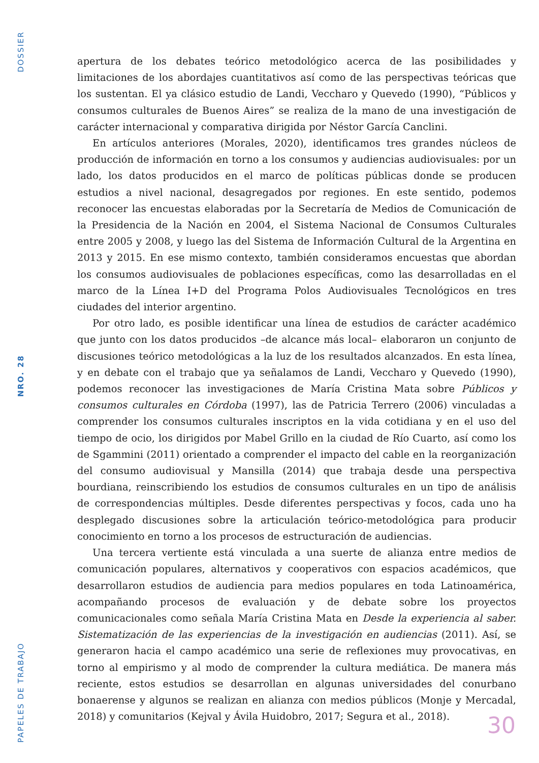DOSSIER
NRO. 28
PAPELES DE TRABAJO
apertura de los debates teórico metodológico acerca de las posibilidades y limitaciones de los abordajes cuantitativos así como de las perspectivas teóricas que los sustentan. El ya clásico estudio de Landi, Veccharo y Quevedo (1990), “Públicos y consumos culturales de Buenos Aires” se realiza de la mano de una investigación de carácter internacional y comparativa dirigida por Néstor García Canclini.
En artículos anteriores (Morales, 2020), identificamos tres grandes núcleos de producción de información en torno a los consumos y audiencias audiovisuales: por un lado, los datos producidos en el marco de políticas públicas donde se producen estudios a nivel nacional, desagregados por regiones. En este sentido, podemos reconocer las encuestas elaboradas por la Secretaría de Medios de Comunicación de la Presidencia de la Nación en 2004, el Sistema Nacional de Consumos Culturales entre 2005 y 2008, y luego las del Sistema de Información Cultural de la Argentina en 2013 y 2015. En ese mismo contexto, también consideramos encuestas que abordan los consumos audiovisuales de poblaciones específicas, como las desarrolladas en el marco de la Línea I+D del Programa Polos Audiovisuales Tecnológicos en tres ciudades del interior argentino.
Por otro lado, es posible identificar una línea de estudios de carácter académico que junto con los datos producidos –de alcance más local– elaboraron un conjunto de discusiones teórico metodológicas a la luz de los resultados alcanzados. En esta línea, y en debate con el trabajo que ya señalamos de Landi, Veccharo y Quevedo (1990), podemos reconocer las investigaciones de María Cristina Mata sobre Públicos y consumos culturales en Córdoba (1997), las de Patricia Terrero (2006) vinculadas a comprender los consumos culturales inscriptos en la vida cotidiana y en el uso del tiempo de ocio, los dirigidos por Mabel Grillo en la ciudad de Río Cuarto, así como los de Sgammini (2011) orientado a comprender el impacto del cable en la reorganización del consumo audiovisual y Mansilla (2014) que trabaja desde una perspectiva bourdiana, reinscribiendo los estudios de consumos culturales en un tipo de análisis de correspondencias múltiples. Desde diferentes perspectivas y focos, cada uno ha desplegado discusiones sobre la articulación teórico-metodológica para producir conocimiento en torno a los procesos de estructuración de audiencias.
Una tercera vertiente está vinculada a una suerte de alianza entre medios de comunicación populares, alternativos y cooperativos con espacios académicos, que desarrollaron estudios de audiencia para medios populares en toda Latinoamérica, acompañando procesos de evaluación y de debate sobre los proyectos comunicacionales como señala María Cristina Mata en Desde la experiencia al saber. Sistematización de las experiencias de la investigación en audiencias (2011). Así, se generaron hacia el campo académico una serie de reflexiones muy provocativas, en torno al empirismo y al modo de comprender la cultura mediática. De manera más reciente, estos estudios se desarrollan en algunas universidades del conurbano bonaerense y algunos se realizan en alianza con medios públicos (Monje y Mercadal, 2018) y comunitarios (Kejval y Ávila Huidobro, 2017; Segura et al., 2018).
30